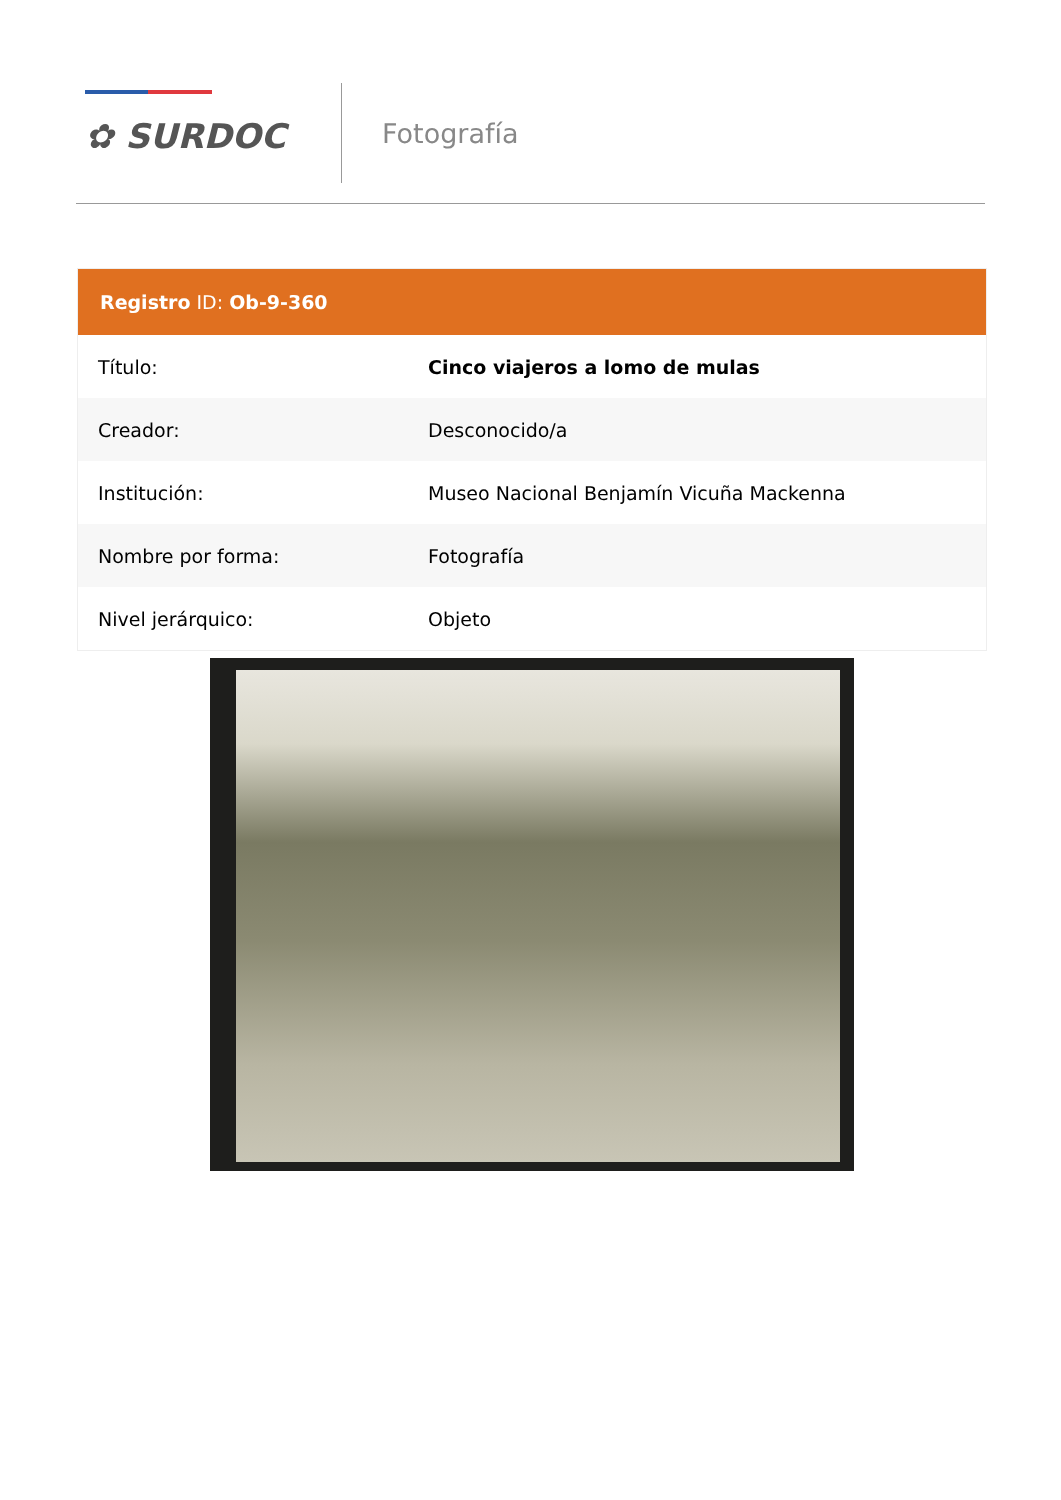✿ SURDOC
Fotografía
| Registro ID: Ob-9-360 | |
| --- | --- |
| Título: | Cinco viajeros a lomo de mulas |
| Creador: | Desconocido/a |
| Institución: | Museo Nacional Benjamín Vicuña Mackenna |
| Nombre por forma: | Fotografía |
| Nivel jerárquico: | Objeto |